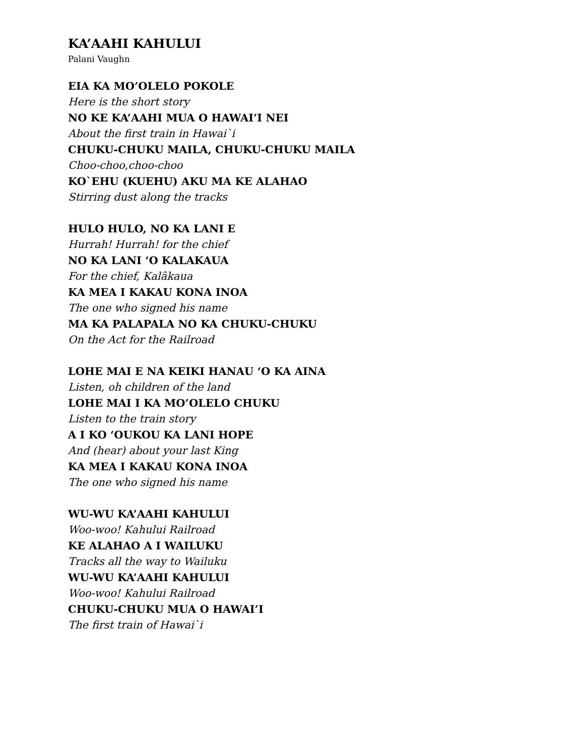KA’AAHI KAHULUI
Palani Vaughn
EIA KA MO’OLELO POKOLE
Here is the short story
NO KE KA’AAHI MUA O HAWAI’I NEI
About the first train in Hawai`i
CHUKU-CHUKU MAILA, CHUKU-CHUKU MAILA
Choo-choo,choo-choo
KO`EHU (KUEHU) AKU MA KE ALAHAO
Stirring dust along the tracks
HULO HULO, NO KA LANI E
Hurrah! Hurrah! for the chief
NO KA LANI ‘O KALAKAUA
For the chief, Kalâkaua
KA MEA I KAKAU KONA INOA
The one who signed his name
MA KA PALAPALA NO KA CHUKU-CHUKU
On the Act for the Railroad
LOHE MAI E NA KEIKI HANAU ‘O KA AINA
Listen, oh children of the land
LOHE MAI I KA MO’OLELO CHUKU
Listen to the train story
A I KO ‘OUKOU KA LANI HOPE
And (hear) about your last King
KA MEA I KAKAU KONA INOA
The one who signed his name
WU-WU KA’AAHI KAHULUI
Woo-woo! Kahului Railroad
KE ALAHAO A I WAILUKU
Tracks all the way to Wailuku
WU-WU KA’AAHI KAHULUI
Woo-woo! Kahului Railroad
CHUKU-CHUKU MUA O HAWAI’I
The first train of Hawai`i